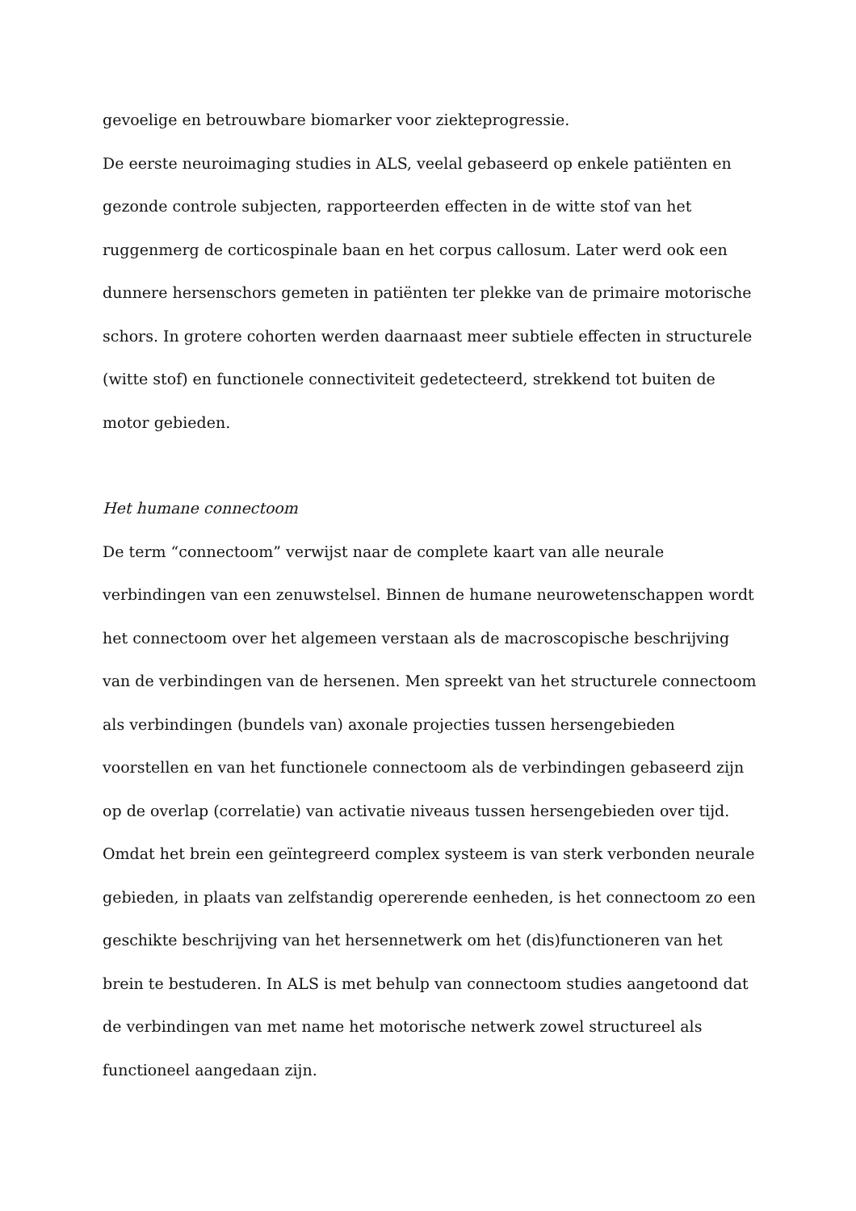gevoelige en betrouwbare biomarker voor ziekteprogressie.
De eerste neuroimaging studies in ALS, veelal gebaseerd op enkele patiënten en gezonde controle subjecten, rapporteerden effecten in de witte stof van het ruggenmerg de corticospinale baan en het corpus callosum. Later werd ook een dunnere hersenschors gemeten in patiënten ter plekke van de primaire motorische schors. In grotere cohorten werden daarnaast meer subtiele effecten in structurele (witte stof) en functionele connectiviteit gedetecteerd, strekkend tot buiten de motor gebieden.
Het humane connectoom
De term “connectoom” verwijst naar de complete kaart van alle neurale verbindingen van een zenuwstelsel. Binnen de humane neurowetenschappen wordt het connectoom over het algemeen verstaan als de macroscopische beschrijving van de verbindingen van de hersenen. Men spreekt van het structurele connectoom als verbindingen (bundels van) axonale projecties tussen hersengebieden voorstellen en van het functionele connectoom als de verbindingen gebaseerd zijn op de overlap (correlatie) van activatie niveaus tussen hersengebieden over tijd.
Omdat het brein een geïntegreerd complex systeem is van sterk verbonden neurale gebieden, in plaats van zelfstandig opererende eenheden, is het connectoom zo een geschikte beschrijving van het hersennetwerk om het (dis)functioneren van het brein te bestuderen. In ALS is met behulp van connectoom studies aangetoond dat de verbindingen van met name het motorische netwerk zowel structureel als functioneel aangedaan zijn.